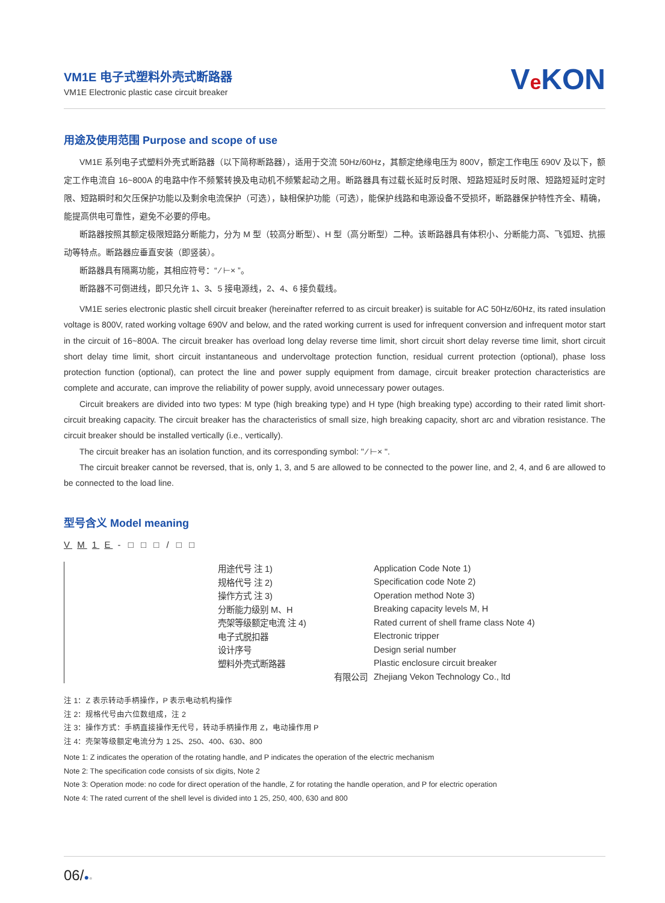VM1E 电子式塑料外壳式断路器
VM1E Electronic plastic case circuit breaker
Ve KON
用途及使用范围 Purpose and scope of use
VM1E 系列电子式塑料外壳式断路器（以下简称断路器），适用于交流 50Hz/60Hz，其额定绝缘电压为 800V，额定工作电压 690V 及以下，额定工作电流自 16~800A 的电路中作不频繁转换及电动机不频繁起动之用。断路器具有过载长延时反时限、短路短延时反时限、短路短延时定时限、短路瞬时和欠压保护功能以及剩余电流保护（可选），缺相保护功能（可选），能保护线路和电源设备不受损坏，断路器保护特性齐全、精确，能提高供电可靠性，避免不必要的停电。
断路器按照其额定极限短路分断能力，分为 M 型（较高分断型）、H 型（高分断型）二种。该断路器具有体积小、分断能力高、飞弧短、抗振动等特点。断路器应垂直安装（即竖装）。
断路器具有隔离功能，其相应符号：“ ⁄ ⊢× ”。
断路器不可倒进线，即只允许 1、3、5 接电源线，2、4、6 接负载线。
VM1E series electronic plastic shell circuit breaker (hereinafter referred to as circuit breaker) is suitable for AC 50Hz/60Hz, its rated insulation voltage is 800V, rated working voltage 690V and below, and the rated working current is used for infrequent conversion and infrequent motor start in the circuit of 16~800A. The circuit breaker has overload long delay reverse time limit, short circuit short delay reverse time limit, short circuit short delay time limit, short circuit instantaneous and undervoltage protection function, residual current protection (optional), phase loss protection function (optional), can protect the line and power supply equipment from damage, circuit breaker protection characteristics are complete and accurate, can improve the reliability of power supply, avoid unnecessary power outages.
Circuit breakers are divided into two types: M type (high breaking type) and H type (high breaking type) according to their rated limit short-circuit breaking capacity. The circuit breaker has the characteristics of small size, high breaking capacity, short arc and vibration resistance. The circuit breaker should be installed vertically (i.e., vertically).
The circuit breaker has an isolation function, and its corresponding symbol: " ⁄ ⊢× ".
The circuit breaker cannot be reversed, that is, only 1, 3, and 5 are allowed to be connected to the power line, and 2, 4, and 6 are allowed to be connected to the load line.
型号含义 Model meaning
V M 1 E - □ □ □ / □ □
用途代号 注 1) Application Code Note 1)
规格代号 注 2) Specification code Note 2)
操作方式 注 3) Operation method Note 3)
分断能力级别 M、H Breaking capacity levels M, H
壳架等级额定电流 注 4) Rated current of shell frame class Note 4)
电子式脱扣器 Electronic tripper
设计序号 Design serial number
塑料外壳式断路器 Plastic enclosure circuit breaker
有限公司 Zhejiang Vekon Technology Co., ltd
注 1：Z 表示转动手柄操作，P 表示电动机构操作
注 2：规格代号由六位数组成，注 2
注 3：操作方式：手柄直接操作无代号，转动手柄操作用 Z，电动操作用 P
注 4：壳架等级额定电流分为 1 25、250、400、630、800
Note 1: Z indicates the operation of the rotating handle, and P indicates the operation of the electric mechanism
Note 2: The specification code consists of six digits, Note 2
Note 3: Operation mode: no code for direct operation of the handle, Z for rotating the handle operation, and P for electric operation
Note 4: The rated current of the shell level is divided into 1 25, 250, 400, 630 and 800
06/●●